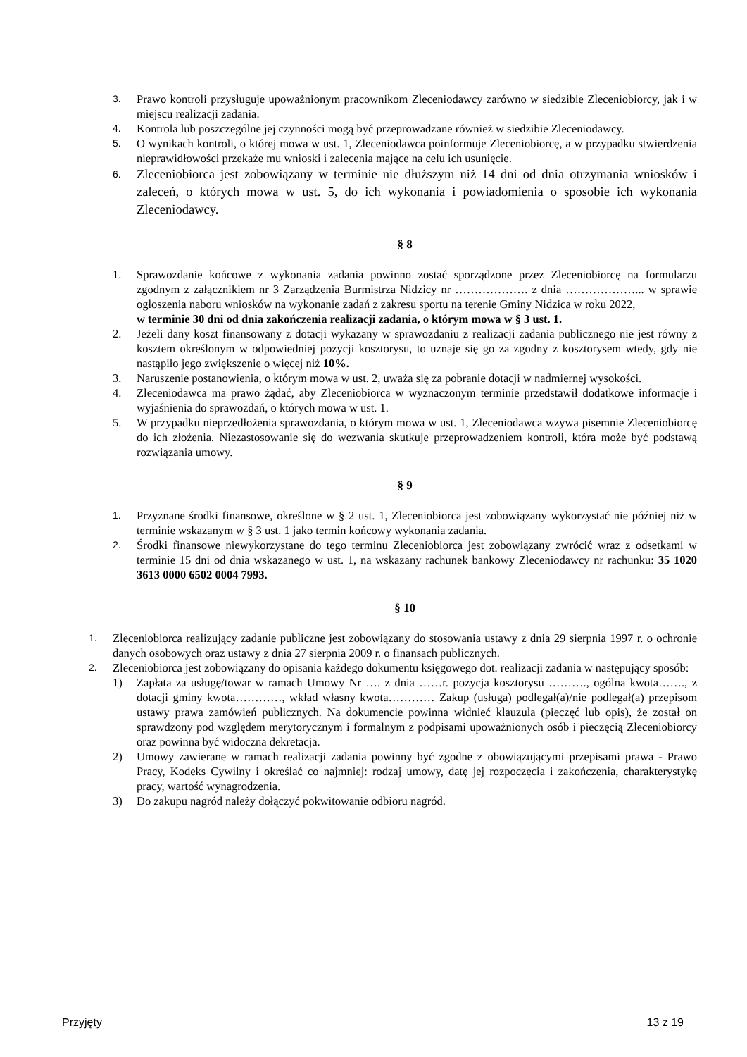3. Prawo kontroli przysługuje upoważnionym pracownikom Zleceniodawcy zarówno w siedzibie Zleceniobiorcy, jak i w miejscu realizacji zadania.
4. Kontrola lub poszczególne jej czynności mogą być przeprowadzane również w siedzibie Zleceniodawcy.
5. O wynikach kontroli, o której mowa w ust. 1, Zleceniodawca poinformuje Zleceniobiorcę, a w przypadku stwierdzenia nieprawidłowości przekaże mu wnioski i zalecenia mające na celu ich usunięcie.
6. Zleceniobiorca jest zobowiązany w terminie nie dłuższym niż 14 dni od dnia otrzymania wniosków i zaleceń, o których mowa w ust. 5, do ich wykonania i powiadomienia o sposobie ich wykonania Zleceniodawcy.
§ 8
1. Sprawozdanie końcowe z wykonania zadania powinno zostać sporządzone przez Zleceniobiorcę na formularzu zgodnym z załącznikiem nr 3 Zarządzenia Burmistrza Nidzicy nr ………………. z dnia ………………... w sprawie ogłoszenia naboru wniosków na wykonanie zadań z zakresu sportu na terenie Gminy Nidzica w roku 2022,
w terminie 30 dni od dnia zakończenia realizacji zadania, o którym mowa w § 3 ust. 1.
2. Jeżeli dany koszt finansowany z dotacji wykazany w sprawozdaniu z realizacji zadania publicznego nie jest równy z kosztem określonym w odpowiedniej pozycji kosztorysu, to uznaje się go za zgodny z kosztorysem wtedy, gdy nie nastąpiło jego zwiększenie o więcej niż 10%.
3. Naruszenie postanowienia, o którym mowa w ust. 2, uważa się za pobranie dotacji w nadmiernej wysokości.
4. Zleceniodawca ma prawo żądać, aby Zleceniobiorca w wyznaczonym terminie przedstawił dodatkowe informacje i wyjaśnienia do sprawozdań, o których mowa w ust. 1.
5. W przypadku nieprzedłożenia sprawozdania, o którym mowa w ust. 1, Zleceniodawca wzywa pisemnie Zleceniobiorcę do ich złożenia. Niezastosowanie się do wezwania skutkuje przeprowadzeniem kontroli, która może być podstawą rozwiązania umowy.
§ 9
1. Przyznane środki finansowe, określone w § 2 ust. 1, Zleceniobiorca jest zobowiązany wykorzystać nie później niż w terminie wskazanym w § 3 ust. 1 jako termin końcowy wykonania zadania.
2. Środki finansowe niewykorzystane do tego terminu Zleceniobiorca jest zobowiązany zwrócić wraz z odsetkami w terminie 15 dni od dnia wskazanego w ust. 1, na wskazany rachunek bankowy Zleceniodawcy nr rachunku: 35 1020 3613 0000 6502 0004 7993.
§ 10
1. Zleceniobiorca realizujący zadanie publiczne jest zobowiązany do stosowania ustawy z dnia 29 sierpnia 1997 r. o ochronie danych osobowych oraz ustawy z dnia 27 sierpnia 2009 r. o finansach publicznych.
2. Zleceniobiorca jest zobowiązany do opisania każdego dokumentu księgowego dot. realizacji zadania w następujący sposób:
1) Zapłata za usługę/towar w ramach Umowy Nr …. z dnia ……r. pozycja kosztorysu ………., ogólna kwota……., z dotacji gminy kwota…………, wkład własny kwota………… Zakup (usługa) podlegał(a)/nie podlegał(a) przepisom ustawy prawa zamówień publicznych. Na dokumencie powinna widnieć klauzula (pieczęć lub opis), że został on sprawdzony pod względem merytorycznym i formalnym z podpisami upoważnionych osób i pieczęcią Zleceniobiorcy oraz powinna być widoczna dekretacja.
2) Umowy zawierane w ramach realizacji zadania powinny być zgodne z obowiązującymi przepisami prawa - Prawo Pracy, Kodeks Cywilny i określać co najmniej: rodzaj umowy, datę jej rozpoczęcia i zakończenia, charakterystykę pracy, wartość wynagrodzenia.
3) Do zakupu nagród należy dołączyć pokwitowanie odbioru nagród.
Przyjęty 13 z 19